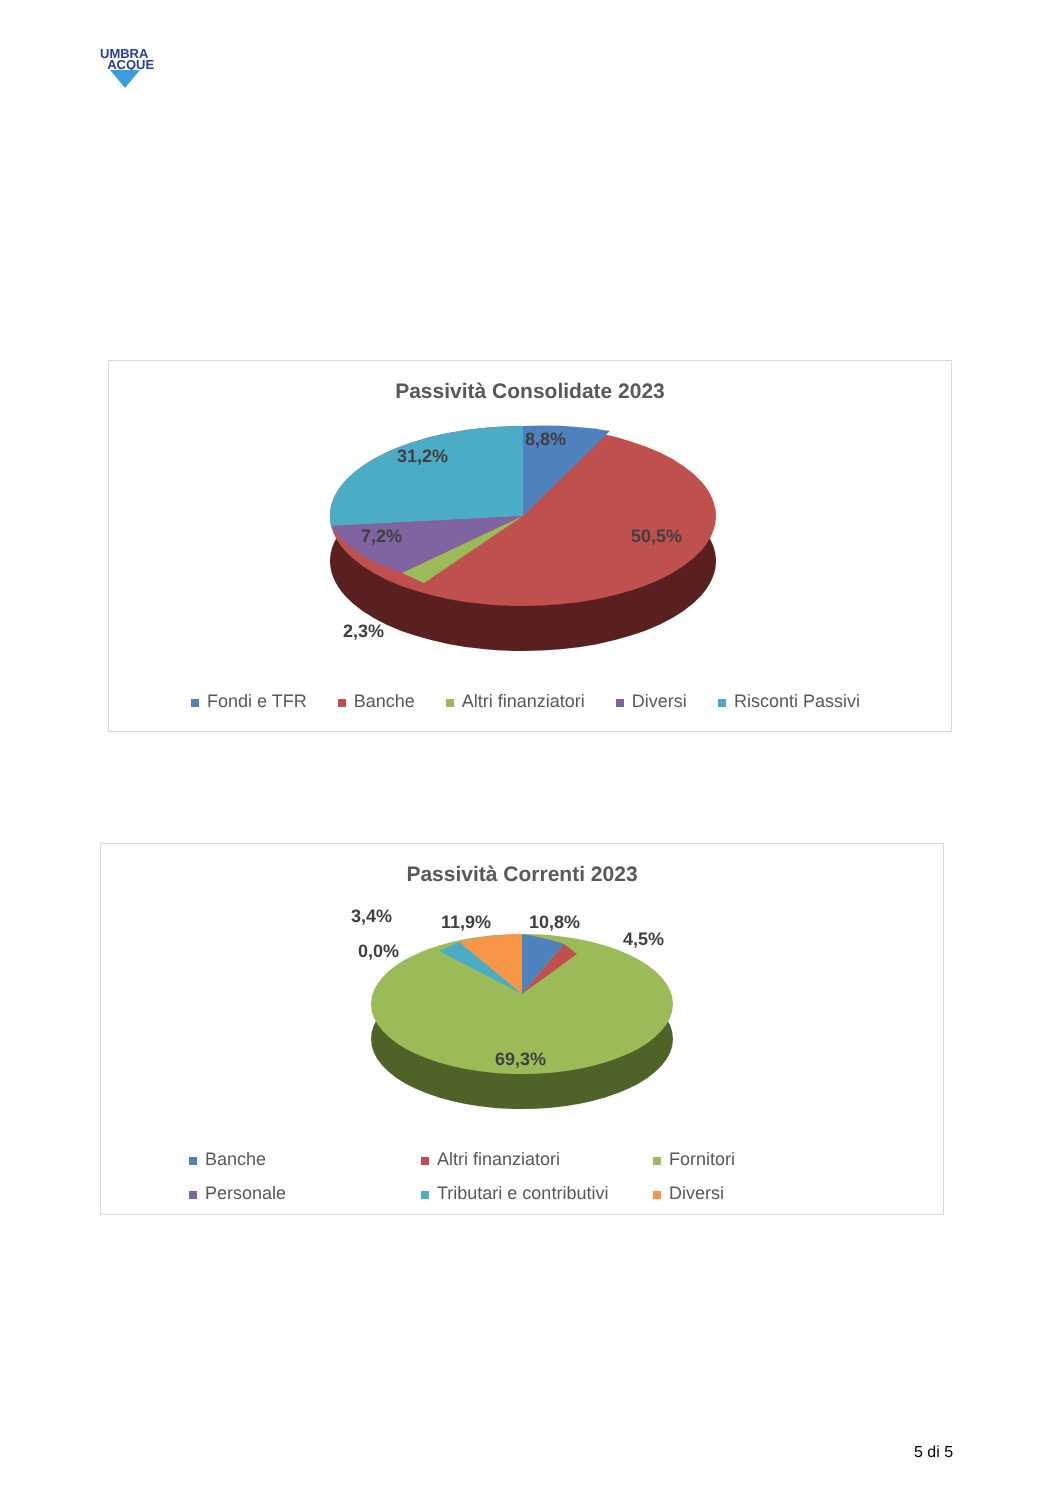UMBRA
ACQUE
Passività Consolidate 2023
8,8%
31,2%
7,2% 50,5%
2,3%
Fondi e TFR Banche Altri finanziatori Diversi Risconti Passivi
Passività Correnti 2023
3,4% 11,9% 10,8%
4,5%
0,0%
69,3%
Banche Altri finanziatori Fornitori
Personale Tributari e contributivi Diversi
5 di 5